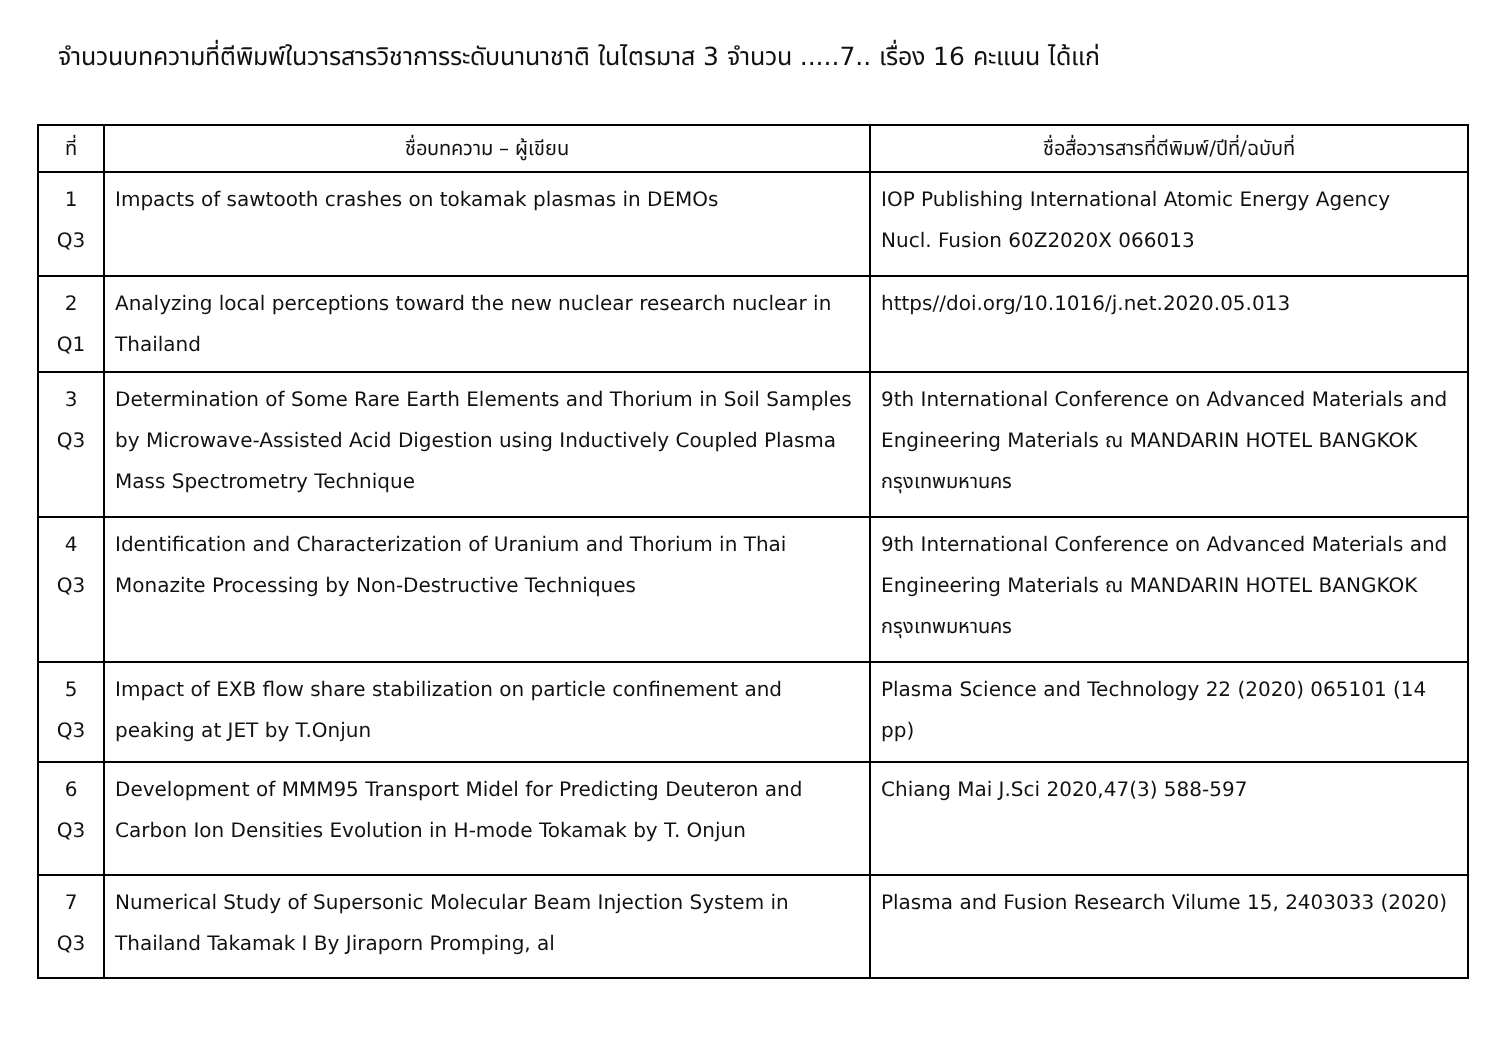จำนวนบทความที่ตีพิมพ์ในวารสารวิชาการระดับนานาชาติ ในไตรมาส 3 จำนวน .....7.. เรื่อง 16 คะแนน ได้แก่
| ที่ | ชื่อบทความ – ผู้เขียน | ชื่อสื่อวารสารที่ตีพิมพ์/ปีที่/ฉบับที่ |
| --- | --- | --- |
| 1 Q3 | Impacts of sawtooth crashes on tokamak plasmas in DEMOs | IOP Publishing International Atomic Energy Agency Nucl. Fusion 60Z2020X 066013 |
| 2 Q1 | Analyzing local perceptions toward the new nuclear research nuclear in Thailand | https//doi.org/10.1016/j.net.2020.05.013 |
| 3 Q3 | Determination of Some Rare Earth Elements and Thorium in Soil Samples by Microwave-Assisted Acid Digestion using Inductively Coupled Plasma Mass Spectrometry Technique | 9th International Conference on Advanced Materials and Engineering Materials ณ MANDARIN HOTEL BANGKOK กรุงเทพมหานคร |
| 4 Q3 | Identification and Characterization of Uranium and Thorium in Thai Monazite Processing by Non-Destructive Techniques | 9th International Conference on Advanced Materials and Engineering Materials ณ MANDARIN HOTEL BANGKOK กรุงเทพมหานคร |
| 5 Q3 | Impact of EXB flow share stabilization on particle confinement and peaking at JET by T.Onjun | Plasma Science and Technology 22 (2020) 065101 (14 pp) |
| 6 Q3 | Development of MMM95 Transport Midel for Predicting Deuteron and Carbon Ion Densities Evolution in H-mode Tokamak by T. Onjun | Chiang Mai J.Sci 2020,47(3) 588-597 |
| 7 Q3 | Numerical Study of Supersonic Molecular Beam Injection System in Thailand Takamak I By Jiraporn Promping, al | Plasma and Fusion Research Vilume 15, 2403033 (2020) |